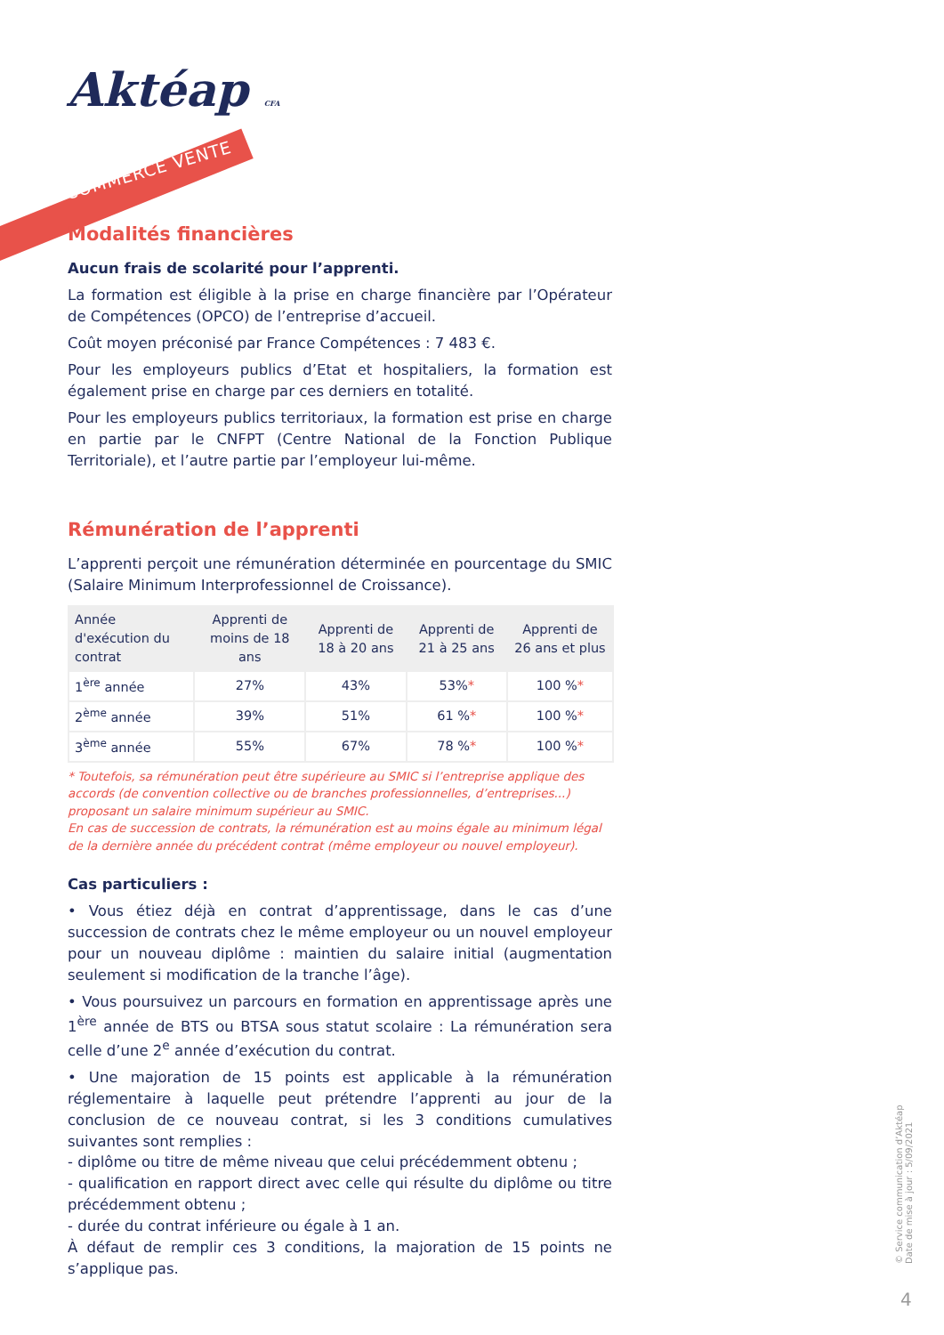Aktéap CFA
COMMERCE VENTE
Modalités financières
Aucun frais de scolarité pour l’apprenti.
La formation est éligible à la prise en charge financière par l’Opérateur de Compétences (OPCO) de l’entreprise d’accueil.
Coût moyen préconisé par France Compétences : 7 483 €.
Pour les employeurs publics d’Etat et hospitaliers, la formation est également prise en charge par ces derniers en totalité.
Pour les employeurs publics territoriaux, la formation est prise en charge en partie par le CNFPT (Centre National de la Fonction Publique Territoriale), et l’autre partie par l’employeur lui-même.
Rémunération de l’apprenti
L’apprenti perçoit une rémunération déterminée en pourcentage du SMIC (Salaire Minimum Interprofessionnel de Croissance).
| Année d'exécution du contrat | Apprenti de moins de 18 ans | Apprenti de 18 à 20 ans | Apprenti de 21 à 25 ans | Apprenti de 26 ans et plus |
| --- | --- | --- | --- | --- |
| 1<sup>ère</sup> année | 27% | 43% | 53% * | 100 % * |
| 2<sup>ème</sup> année | 39% | 51% | 61 % * | 100 % * |
| 3<sup>ème</sup> année | 55% | 67% | 78 % * | 100 % * |
* Toutefois, sa rémunération peut être supérieure au SMIC si l’entreprise applique des accords (de convention collective ou de branches professionnelles, d’entreprises...) proposant un salaire minimum supérieur au SMIC.
En cas de succession de contrats, la rémunération est au moins égale au minimum légal de la dernière année du précédent contrat (même employeur ou nouvel employeur).
Cas particuliers :
• Vous étiez déjà en contrat d’apprentissage, dans le cas d’une succession de contrats chez le même employeur ou un nouvel employeur pour un nouveau diplôme : maintien du salaire initial (augmentation seulement si modification de la tranche l’âge).
• Vous poursuivez un parcours en formation en apprentissage après une 1<sup>ère</sup> année de BTS ou BTSA sous statut scolaire : La rémunération sera celle d’une 2<sup>e</sup> année d’exécution du contrat.
• Une majoration de 15 points est applicable à la rémunération réglementaire à laquelle peut prétendre l’apprenti au jour de la conclusion de ce nouveau contrat, si les 3 conditions cumulatives suivantes sont remplies :
- diplôme ou titre de même niveau que celui précédemment obtenu ;
- qualification en rapport direct avec celle qui résulte du diplôme ou titre précédemment obtenu ;
- durée du contrat inférieure ou égale à 1 an.
À défaut de remplir ces 3 conditions, la majoration de 15 points ne s’applique pas.
© Service communication d’Aktéap
Date de mise à jour : 5/09/2021
4